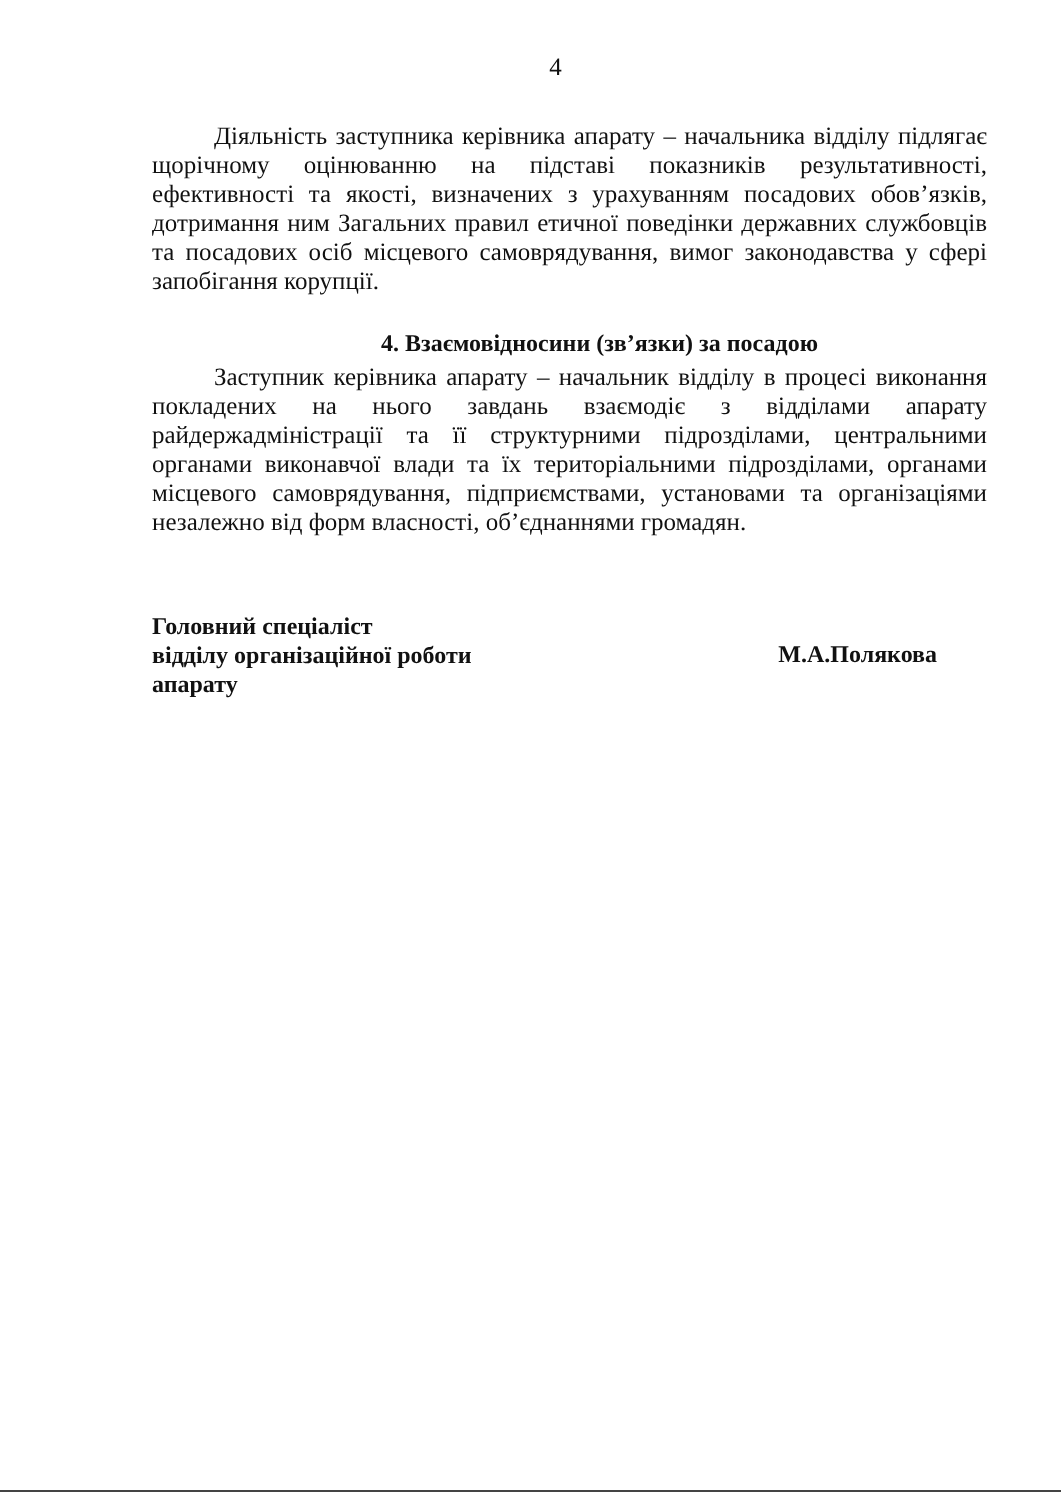4
Діяльність заступника керівника апарату – начальника відділу підлягає щорічному оцінюванню на підставі показників результативності, ефективності та якості, визначених з урахуванням посадових обов’язків, дотримання ним Загальних правил етичної поведінки державних службовців та посадових осіб місцевого самоврядування, вимог законодавства у сфері запобігання корупції.
4. Взаємовідносини (зв’язки) за посадою
Заступник керівника апарату – начальник відділу в процесі виконання покладених на нього завдань взаємодіє з відділами апарату райдержадміністрації та її структурними підрозділами, центральними органами виконавчої влади та їх територіальними підрозділами, органами місцевого самоврядування, підприємствами, установами та організаціями незалежно від форм власності, об’єднаннями громадян.
Головний спеціаліст
відділу організаційної роботи
апарату
М.А.Полякова